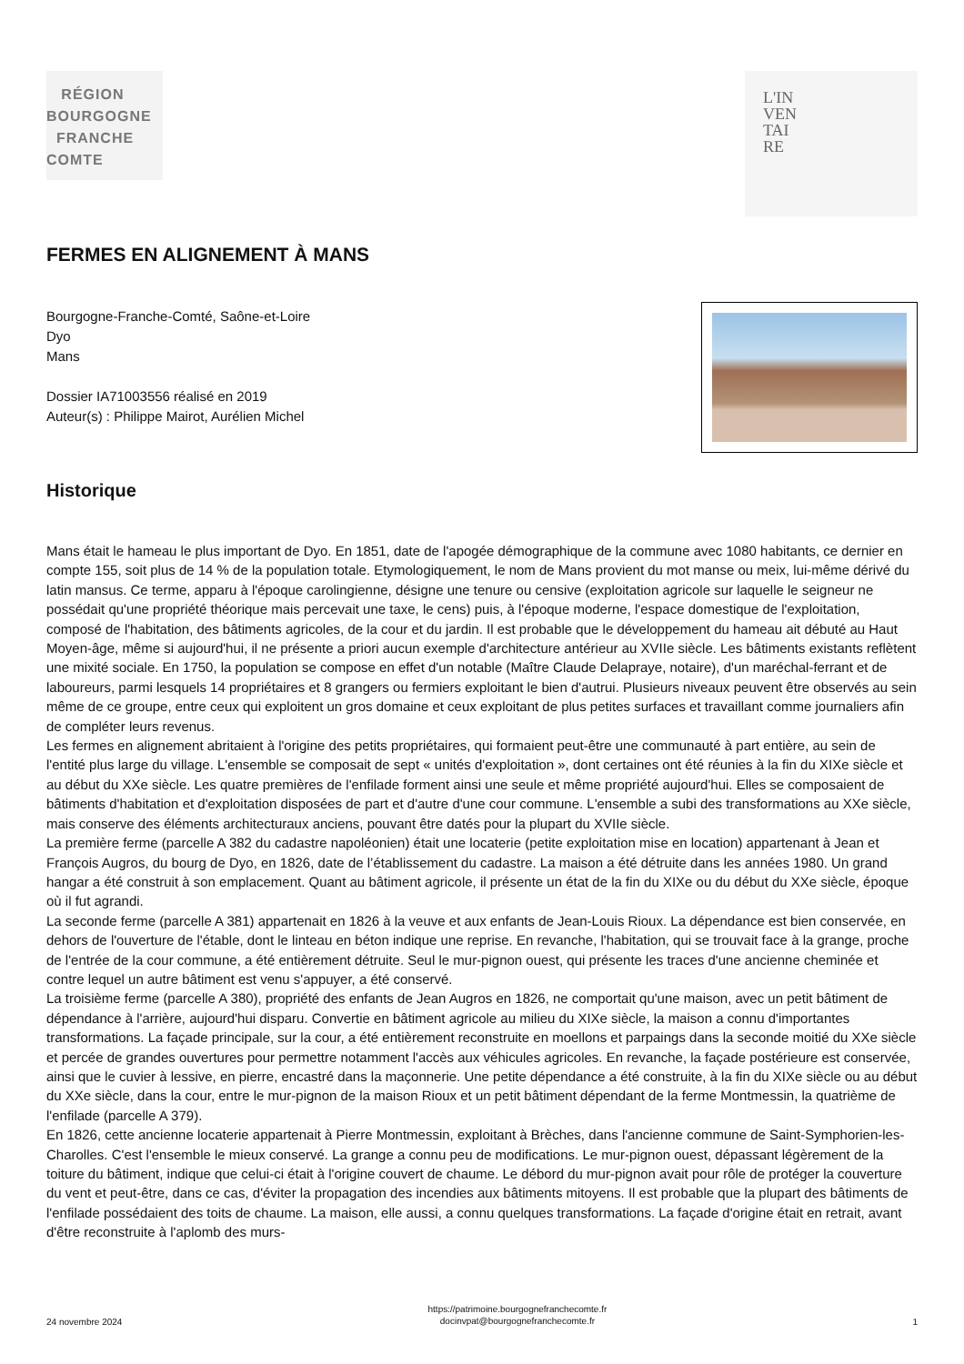RÉGION
BOURGOGNE
FRANCHE
COMTE
L'IN
VEN
TAI
RE
FERMES EN ALIGNEMENT À MANS
Bourgogne-Franche-Comté, Saône-et-Loire
Dyo
Mans
Dossier IA71003556 réalisé en 2019
Auteur(s) : Philippe Mairot, Aurélien Michel
Historique
Mans était le hameau le plus important de Dyo. En 1851, date de l'apogée démographique de la commune avec 1080 habitants, ce dernier en compte 155, soit plus de 14 % de la population totale. Etymologiquement, le nom de Mans provient du mot manse ou meix, lui-même dérivé du latin mansus. Ce terme, apparu à l'époque carolingienne, désigne une tenure ou censive (exploitation agricole sur laquelle le seigneur ne possédait qu'une propriété théorique mais percevait une taxe, le cens) puis, à l'époque moderne, l'espace domestique de l'exploitation, composé de l'habitation, des bâtiments agricoles, de la cour et du jardin. Il est probable que le développement du hameau ait débuté au Haut Moyen-âge, même si aujourd'hui, il ne présente a priori aucun exemple d'architecture antérieur au XVIIe siècle. Les bâtiments existants reflètent une mixité sociale. En 1750, la population se compose en effet d'un notable (Maître Claude Delapraye, notaire), d'un maréchal-ferrant et de laboureurs, parmi lesquels 14 propriétaires et 8 grangers ou fermiers exploitant le bien d'autrui. Plusieurs niveaux peuvent être observés au sein même de ce groupe, entre ceux qui exploitent un gros domaine et ceux exploitant de plus petites surfaces et travaillant comme journaliers afin de compléter leurs revenus.
Les fermes en alignement abritaient à l'origine des petits propriétaires, qui formaient peut-être une communauté à part entière, au sein de l'entité plus large du village. L'ensemble se composait de sept « unités d'exploitation », dont certaines ont été réunies à la fin du XIXe siècle et au début du XXe siècle. Les quatre premières de l'enfilade forment ainsi une seule et même propriété aujourd'hui. Elles se composaient de bâtiments d'habitation et d'exploitation disposées de part et d'autre d'une cour commune. L'ensemble a subi des transformations au XXe siècle, mais conserve des éléments architecturaux anciens, pouvant être datés pour la plupart du XVIIe siècle.
La première ferme (parcelle A 382 du cadastre napoléonien) était une locaterie (petite exploitation mise en location) appartenant à Jean et François Augros, du bourg de Dyo, en 1826, date de l’établissement du cadastre. La maison a été détruite dans les années 1980. Un grand hangar a été construit à son emplacement. Quant au bâtiment agricole, il présente un état de la fin du XIXe ou du début du XXe siècle, époque où il fut agrandi.
La seconde ferme (parcelle A 381) appartenait en 1826 à la veuve et aux enfants de Jean-Louis Rioux. La dépendance est bien conservée, en dehors de l'ouverture de l'étable, dont le linteau en béton indique une reprise. En revanche, l'habitation, qui se trouvait face à la grange, proche de l'entrée de la cour commune, a été entièrement détruite. Seul le mur-pignon ouest, qui présente les traces d'une ancienne cheminée et contre lequel un autre bâtiment est venu s'appuyer, a été conservé.
La troisième ferme (parcelle A 380), propriété des enfants de Jean Augros en 1826, ne comportait qu'une maison, avec un petit bâtiment de dépendance à l'arrière, aujourd'hui disparu. Convertie en bâtiment agricole au milieu du XIXe siècle, la maison a connu d'importantes transformations. La façade principale, sur la cour, a été entièrement reconstruite en moellons et parpaings dans la seconde moitié du XXe siècle et percée de grandes ouvertures pour permettre notamment l'accès aux véhicules agricoles. En revanche, la façade postérieure est conservée, ainsi que le cuvier à lessive, en pierre, encastré dans la maçonnerie. Une petite dépendance a été construite, à la fin du XIXe siècle ou au début du XXe siècle, dans la cour, entre le mur-pignon de la maison Rioux et un petit bâtiment dépendant de la ferme Montmessin, la quatrième de l'enfilade (parcelle A 379).
En 1826, cette ancienne locaterie appartenait à Pierre Montmessin, exploitant à Brèches, dans l'ancienne commune de Saint-Symphorien-les-Charolles. C'est l'ensemble le mieux conservé. La grange a connu peu de modifications. Le mur-pignon ouest, dépassant légèrement de la toiture du bâtiment, indique que celui-ci était à l'origine couvert de chaume. Le débord du mur-pignon avait pour rôle de protéger la couverture du vent et peut-être, dans ce cas, d'éviter la propagation des incendies aux bâtiments mitoyens. Il est probable que la plupart des bâtiments de l'enfilade possédaient des toits de chaume. La maison, elle aussi, a connu quelques transformations. La façade d'origine était en retrait, avant d'être reconstruite à l'aplomb des murs-
24 novembre 2024
https://patrimoine.bourgognefranchecomte.fr
docinvpat@bourgognefranchecomte.fr
1